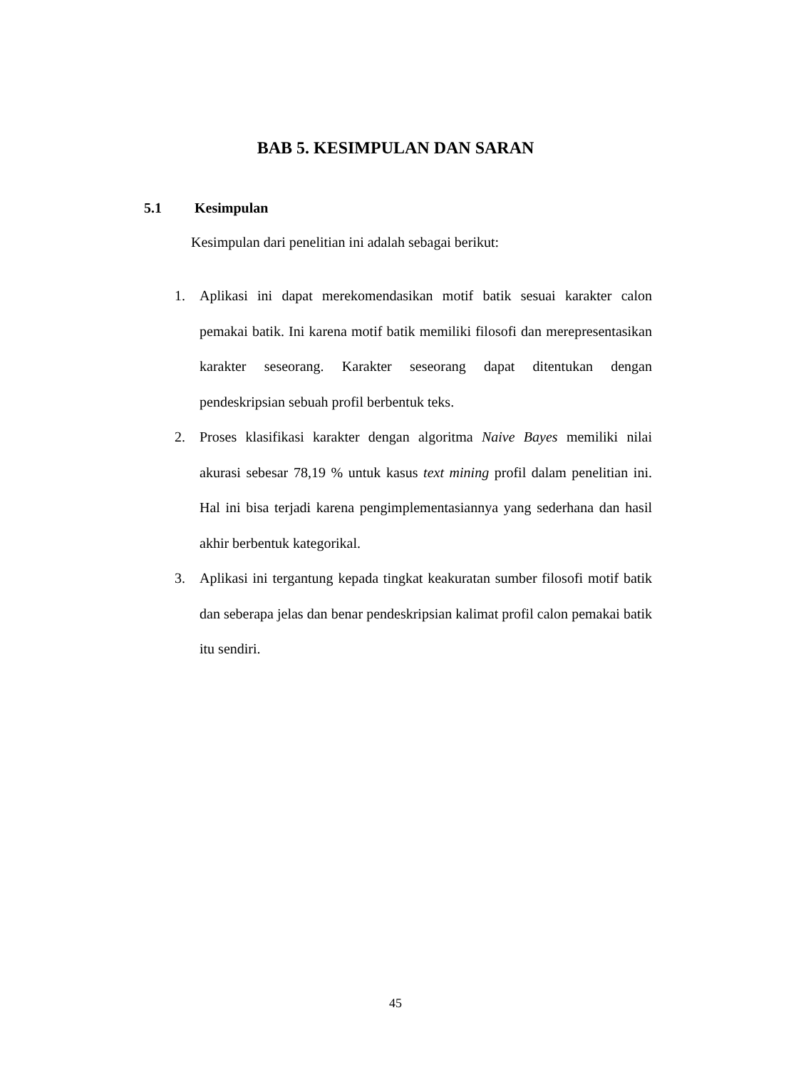BAB 5. KESIMPULAN DAN SARAN
5.1 Kesimpulan
Kesimpulan dari penelitian ini adalah sebagai berikut:
1. Aplikasi ini dapat merekomendasikan motif batik sesuai karakter calon pemakai batik. Ini karena motif batik memiliki filosofi dan merepresentasikan karakter seseorang. Karakter seseorang dapat ditentukan dengan pendeskripsian sebuah profil berbentuk teks.
2. Proses klasifikasi karakter dengan algoritma Naive Bayes memiliki nilai akurasi sebesar 78,19 % untuk kasus text mining profil dalam penelitian ini. Hal ini bisa terjadi karena pengimplementasiannya yang sederhana dan hasil akhir berbentuk kategorikal.
3. Aplikasi ini tergantung kepada tingkat keakuratan sumber filosofi motif batik dan seberapa jelas dan benar pendeskripsian kalimat profil calon pemakai batik itu sendiri.
45